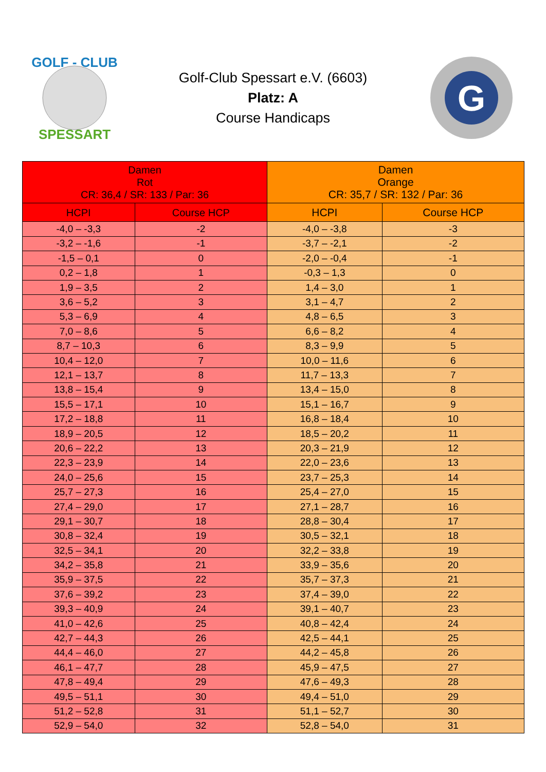GOLF - CLUB
SPESSART
Golf-Club Spessart e.V. (6603)
Platz: A
Course Handicaps
G
| Damen Rot CR: 36,4 / SR: 133 / Par: 36 | | Damen Orange CR: 35,7 / SR: 132 / Par: 36 | |
| --- | --- | --- | --- |
| HCPI | Course HCP | HCPI | Course HCP |
| -4,0 – -3,3 | -2 | -4,0 – -3,8 | -3 |
| -3,2 – -1,6 | -1 | -3,7 – -2,1 | -2 |
| -1,5 – 0,1 | 0 | -2,0 – -0,4 | -1 |
| 0,2 – 1,8 | 1 | -0,3 – 1,3 | 0 |
| 1,9 – 3,5 | 2 | 1,4 – 3,0 | 1 |
| 3,6 – 5,2 | 3 | 3,1 – 4,7 | 2 |
| 5,3 – 6,9 | 4 | 4,8 – 6,5 | 3 |
| 7,0 – 8,6 | 5 | 6,6 – 8,2 | 4 |
| 8,7 – 10,3 | 6 | 8,3 – 9,9 | 5 |
| 10,4 – 12,0 | 7 | 10,0 – 11,6 | 6 |
| 12,1 – 13,7 | 8 | 11,7 – 13,3 | 7 |
| 13,8 – 15,4 | 9 | 13,4 – 15,0 | 8 |
| 15,5 – 17,1 | 10 | 15,1 – 16,7 | 9 |
| 17,2 – 18,8 | 11 | 16,8 – 18,4 | 10 |
| 18,9 – 20,5 | 12 | 18,5 – 20,2 | 11 |
| 20,6 – 22,2 | 13 | 20,3 – 21,9 | 12 |
| 22,3 – 23,9 | 14 | 22,0 – 23,6 | 13 |
| 24,0 – 25,6 | 15 | 23,7 – 25,3 | 14 |
| 25,7 – 27,3 | 16 | 25,4 – 27,0 | 15 |
| 27,4 – 29,0 | 17 | 27,1 – 28,7 | 16 |
| 29,1 – 30,7 | 18 | 28,8 – 30,4 | 17 |
| 30,8 – 32,4 | 19 | 30,5 – 32,1 | 18 |
| 32,5 – 34,1 | 20 | 32,2 – 33,8 | 19 |
| 34,2 – 35,8 | 21 | 33,9 – 35,6 | 20 |
| 35,9 – 37,5 | 22 | 35,7 – 37,3 | 21 |
| 37,6 – 39,2 | 23 | 37,4 – 39,0 | 22 |
| 39,3 – 40,9 | 24 | 39,1 – 40,7 | 23 |
| 41,0 – 42,6 | 25 | 40,8 – 42,4 | 24 |
| 42,7 – 44,3 | 26 | 42,5 – 44,1 | 25 |
| 44,4 – 46,0 | 27 | 44,2 – 45,8 | 26 |
| 46,1 – 47,7 | 28 | 45,9 – 47,5 | 27 |
| 47,8 – 49,4 | 29 | 47,6 – 49,3 | 28 |
| 49,5 – 51,1 | 30 | 49,4 – 51,0 | 29 |
| 51,2 – 52,8 | 31 | 51,1 – 52,7 | 30 |
| 52,9 – 54,0 | 32 | 52,8 – 54,0 | 31 |